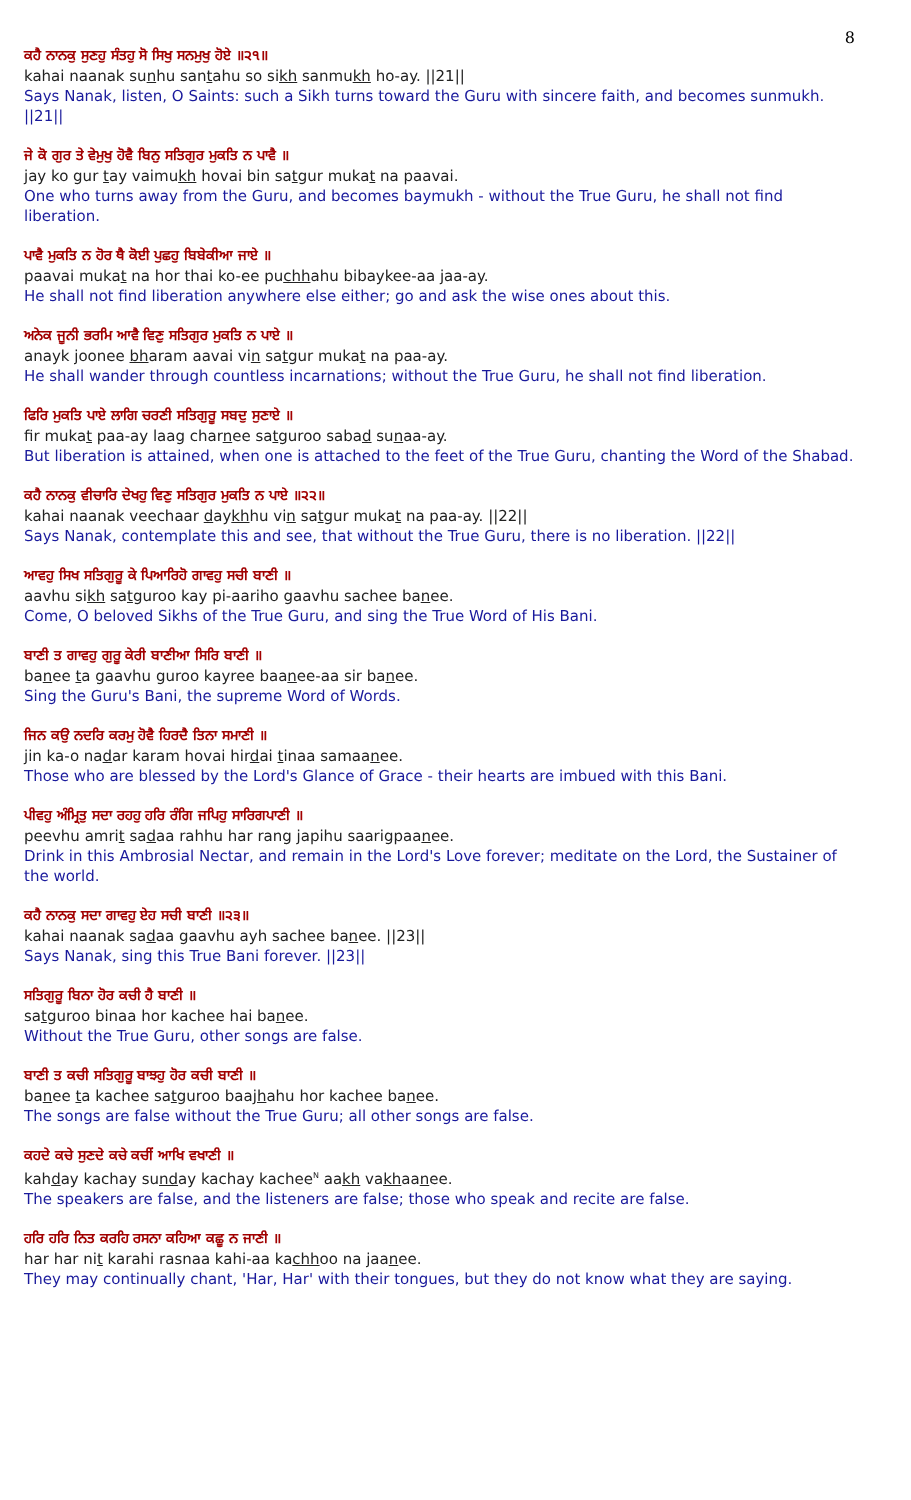8
ਕਹੈ ਨਾਨਕੁ ਸੁਣਹੁ ਸੰਤਹੁ ਸੋ ਸਿਖੁ ਸਨਮੁਖੁ ਹੋਏ ॥੨੧॥
kahai naanak sunhu santahu so sikh sanmukh ho-ay. ||21||
Says Nanak, listen, O Saints: such a Sikh turns toward the Guru with sincere faith, and becomes sunmukh. ||21||
ਜੇ ਕੋ ਗੁਰ ਤੇ ਵੇਮੁਖੁ ਹੋਵੈ ਬਿਨੁ ਸਤਿਗੁਰ ਮੁਕਤਿ ਨ ਪਾਵੈ ॥
jay ko gur tay vaimukh hovai bin satgur mukat na paavai.
One who turns away from the Guru, and becomes baymukh - without the True Guru, he shall not find liberation.
ਪਾਵੈ ਮੁਕਤਿ ਨ ਹੋਰ ਥੈ ਕੋਈ ਪੁਛਹੁ ਬਿਬੇਕੀਆ ਜਾਏ ॥
paavai mukat na hor thai ko-ee puchhahu bibaykee-aa jaa-ay.
He shall not find liberation anywhere else either; go and ask the wise ones about this.
ਅਨੇਕ ਜੂਨੀ ਭਰਮਿ ਆਵੈ ਵਿਣੁ ਸਤਿਗੁਰ ਮੁਕਤਿ ਨ ਪਾਏ ॥
anayk joonee bharam aavai vin satgur mukat na paa-ay.
He shall wander through countless incarnations; without the True Guru, he shall not find liberation.
ਫਿਰਿ ਮੁਕਤਿ ਪਾਏ ਲਾਗਿ ਚਰਣੀ ਸਤਿਗੁਰੂ ਸਬਦੁ ਸੁਣਾਏ ॥
fir mukat paa-ay laag charnee satguroo sabad sunaa-ay.
But liberation is attained, when one is attached to the feet of the True Guru, chanting the Word of the Shabad.
ਕਹੈ ਨਾਨਕੁ ਵੀਚਾਰਿ ਦੇਖਹੁ ਵਿਣੁ ਸਤਿਗੁਰ ਮੁਕਤਿ ਨ ਪਾਏ ॥੨੨॥
kahai naanak veechaar daykhhu vin satgur mukat na paa-ay. ||22||
Says Nanak, contemplate this and see, that without the True Guru, there is no liberation. ||22||
ਆਵਹੁ ਸਿਖ ਸਤਿਗੁਰੂ ਕੇ ਪਿਆਰਿਹੋ ਗਾਵਹੁ ਸਚੀ ਬਾਣੀ ॥
aavhu sikh satguroo kay pi-aariho gaavhu sachee banee.
Come, O beloved Sikhs of the True Guru, and sing the True Word of His Bani.
ਬਾਣੀ ਤ ਗਾਵਹੁ ਗੁਰੂ ਕੇਰੀ ਬਾਣੀਆ ਸਿਰਿ ਬਾਣੀ ॥
banee ta gaavhu guroo kayree baanee-aa sir banee.
Sing the Guru's Bani, the supreme Word of Words.
ਜਿਨ ਕਉ ਨਦਰਿ ਕਰਮੁ ਹੋਵੈ ਹਿਰਦੈ ਤਿਨਾ ਸਮਾਣੀ ॥
jin ka-o nadar karam hovai hirdai tinaa samaanee.
Those who are blessed by the Lord's Glance of Grace - their hearts are imbued with this Bani.
ਪੀਵਹੁ ਅੰਮ੍ਰਿਤੁ ਸਦਾ ਰਹਹੁ ਹਰਿ ਰੰਗਿ ਜਪਿਹੁ ਸਾਰਿਗਪਾਣੀ ॥
peevhu amrit sadaa rahhu har rang japihu saarigpaanee.
Drink in this Ambrosial Nectar, and remain in the Lord's Love forever; meditate on the Lord, the Sustainer of the world.
ਕਹੈ ਨਾਨਕੁ ਸਦਾ ਗਾਵਹੁ ਏਹ ਸਚੀ ਬਾਣੀ ॥੨੩॥
kahai naanak sadaa gaavhu ayh sachee banee. ||23||
Says Nanak, sing this True Bani forever. ||23||
ਸਤਿਗੁਰੂ ਬਿਨਾ ਹੋਰ ਕਚੀ ਹੈ ਬਾਣੀ ॥
satguroo binaa hor kachee hai banee.
Without the True Guru, other songs are false.
ਬਾਣੀ ਤ ਕਚੀ ਸਤਿਗੁਰੂ ਬਾਝਹੁ ਹੋਰ ਕਚੀ ਬਾਣੀ ॥
banee ta kachee satguroo baajhahu hor kachee banee.
The songs are false without the True Guru; all other songs are false.
ਕਹਦੇ ਕਚੇ ਸੁਣਦੇ ਕਚੇ ਕਚੀਂ ਆਖਿ ਵਖਾਣੀ ॥
kahday kachay sunday kachay kachee<sup>N</sup> aakh vakhaanee.
The speakers are false, and the listeners are false; those who speak and recite are false.
ਹਰਿ ਹਰਿ ਨਿਤ ਕਰਹਿ ਰਸਨਾ ਕਹਿਆ ਕਛੂ ਨ ਜਾਣੀ ॥
har har nit karahi rasnaa kahi-aa kachhoo na jaanee.
They may continually chant, 'Har, Har' with their tongues, but they do not know what they are saying.